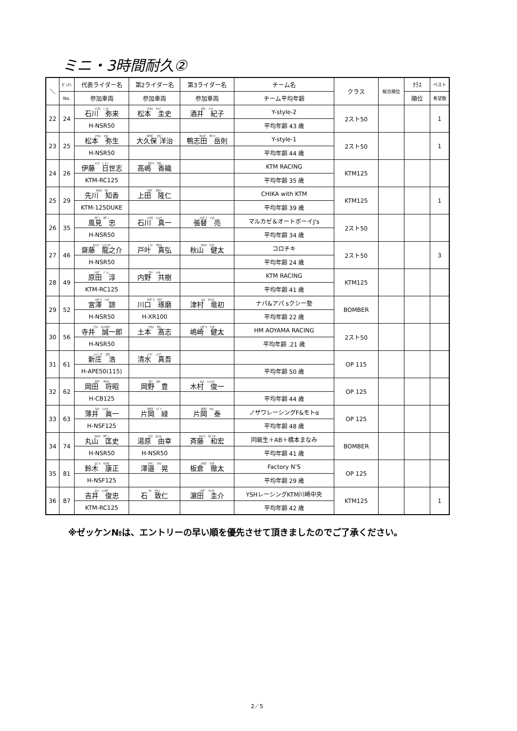ミニ・3時間耐久②
| ＼ | ｾﾞｯｹﾝ | 代表ライダー名 | 第2ライダー名 | 第3ライダー名 | チーム名 | クラス | 総合順位 | ｸﾗｽ | ベスト |
| --- | --- | --- | --- | --- | --- | --- | --- | --- | --- |
| | No. | 参加車両 | 参加車両 | 参加車両 | チーム平均年齢 | | | 順位 | 希望数 |
| 22 | 24 | ｲｼｶﾜ ﾐ ﾗｲ 石川 弥来 | ﾏﾂﾓﾄ ｹｲｼﾞ 松本 圭史 | ｻｶｲ ﾉﾘｺ 酒井 紀子 | Y-style-2 | 2スト50 | | | 1 |
| | | H-NSR50 | | | 平均年齢 43 歳 | | | | |
| 23 | 25 | ﾏﾂﾓﾄ ﾔﾖｲ 松本 弥生 | ｵｵｸﾎﾞ ﾖｳｼﾞ 大久保 洋治 | ｶﾓｼﾀﾞ ﾀｹﾉﾘ 鴨志田 岳則 | Y-style-1 | 2スト50 | | | 1 |
| | | H-NSR50 | | | 平均年齢 44 歳 | | | | |
| 24 | 26 | ｲﾄｳ ﾋ ﾖ ｼ 伊藤 日世志 | ﾀｶｼﾏ ｶｵﾙ 高嶋 香織 | | KTM RACING | KTM125 | | | |
| | | KTM-RC125 | | | 平均年齢 35 歳 | | | | |
| 25 | 29 | ｻｷｶﾜ ﾁｶ 先川 知香 | ｳｴﾀﾞ ﾀｶﾋﾄ 上田 隆仁 | | CHIKA with KTM | KTM125 | | | 1 |
| | | KTM-125DUKE | | | 平均年齢 39 歳 | | | | |
| 26 | 35 | ｶｻﾞﾐ ﾀﾀﾞｼ 風見 忠 | ｲｼｶﾜ ｼﾝｲﾁ 石川 真一 | ﾊﾘｶﾞｴ ﾘｮｳ 張替 亮 | マルカゼ＆オートボーイJ's | 2スト50 | | | |
| | | H-NSR50 | | | 平均年齢 34 歳 | | | | |
| 27 | 46 | ｻｲﾄｳ ﾘｭｳﾉｽｹ 齋藤 龍之介 | ﾄ ｶﾉ ﾏｻﾋﾛ 戸叶 真弘 | ｱｷﾔﾏ ｹﾝﾀ 秋山 健太 | コロチキ | 2スト50 | | | 3 |
| | | H-NSR50 | | | 平均年齢 24 歳 | | | | |
| 28 | 49 | ﾊﾗﾀﾞ ｼﾞｭﾝ 原田 淳 | ｳﾁﾉ ﾄﾓｷ 内野 共樹 | | KTM RACING | KTM125 | | | |
| | | KTM-RC125 | | | 平均年齢 41 歳 | | | | |
| 29 | 52 | ﾐﾔｻﾞﾜ ﾘｮｳ 宮澤 諒 | ｶﾜｸﾞﾁ ﾀｸﾏ 川口 琢磨 | ﾂﾑﾗ ﾀﾂｲﾁ 津村 竜初 | ナパ&アパ sクシー塾 | BOMBER | | | |
| | | H-NSR50 | H-XR100 | | 平均年齢 22 歳 | | | | |
| 30 | 56 | ﾃﾗｲ ｾｲｲﾁﾛｳ 寺井 誠一郎 | ﾂﾁﾓﾄ ﾀｶｼ 土本 髙志 | ｼﾏｻﾞｷ ｹﾝﾀ 嶋崎 健太 | HM AOYAMA RACING | 2スト50 | | | |
| | | H-NSR50 | | | 平均年齢 .21 歳 | | | | |
| 31 | 61 | ｼﾝｼﾞｮｳ ﾕﾀｶ 新庄 浩 | ｼﾐｽﾞ ｼﾝｺﾞ 清水 真吾 | | | OP 115 | | | |
| | | H-APE50(115) | | | 平均年齢 50 歳 | | | | |
| 32 | 62 | ｵｶﾀﾞ ﾏｻｱｷ 岡田 将昭 | ｵｶﾉ ﾕﾀｶ 岡野 豊 | ｷﾑﾗ ｼｭﾝｲﾁ 木村 俊一 | | OP 125 | | | |
| | | H-CB125 | | | 平均年齢 44 歳 | | | | |
| 33 | 63 | ｳｽｲ ｼﾝｲﾁ 薄井 眞一 | ｶﾀｵｶ ﾐﾄﾞﾘ 片岡 緑 | ｶﾀｵｶ ﾔｽｼ 片岡 泰 | ノザワレーシングF&モトα | OP 125 | | | |
| | | H-NSF125 | | | 平均年齢 48 歳 | | | | |
| 34 | 74 | ﾏﾙﾔﾏ ﾀﾀﾞｼ 丸山 匡史 | ﾕﾊﾗ ﾖｼﾕｷ 湯原 由幸 | ｻｲﾄｳ ｶｽﾞﾋﾛ 斉藤 和宏 | 同級生＋AB＋橋本まなみ | BOMBER | | | |
| | | H-NSR50 | H-NSR50 | | 平均年齢 41 歳 | | | | |
| 35 | 81 | ｽｽﾞｷ ﾔｽﾏｻ 鈴木 康正 | ｻﾜﾍﾞ ｱｷﾗ 澤邉 晃 | ｲﾀｸﾗ ﾃﾂﾀ 板倉 徹太 | Factory N’S | OP 125 | | | |
| | | H-NSF125 | | | 平均年齢 29 歳 | | | | |
| 36 | 87 | ﾖｼｲ ﾄｼﾀﾀﾞ 吉井 俊忠 | ｾｷ ｱﾂﾋﾄ 石 敦仁 | ﾊﾏﾀﾞ ｹｲｽｹ 濵田 圭介 | YSHレーシングKTM川崎中央 | KTM125 | | | 1 |
| | | KTM-RC125 | | | 平均年齢 42 歳 | | | | |
※ゼッケン№は、エントリーの早い順を優先させて頂きましたのでご了承ください。
2／5